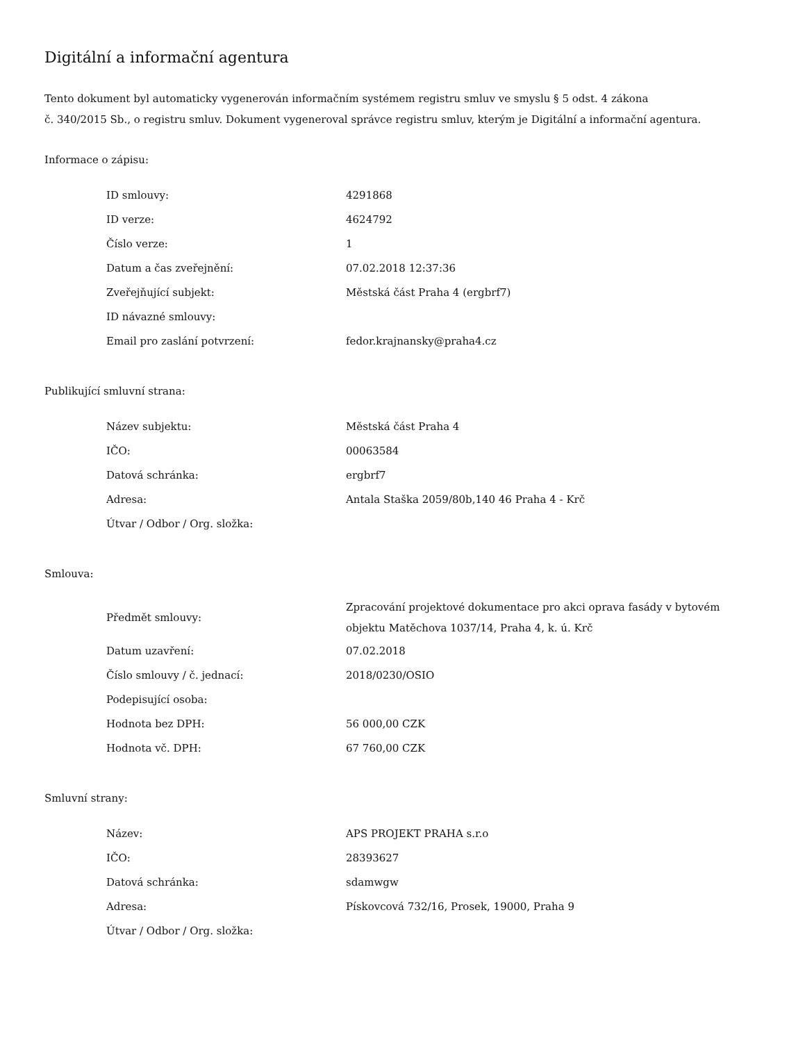Digitální a informační agentura
Tento dokument byl automaticky vygenerován informačním systémem registru smluv ve smyslu § 5 odst. 4 zákona
č. 340/2015 Sb., o registru smluv. Dokument vygeneroval správce registru smluv, kterým je Digitální a informační agentura.
Informace o zápisu:
| ID smlouvy: | 4291868 |
| ID verze: | 4624792 |
| Číslo verze: | 1 |
| Datum a čas zveřejnění: | 07.02.2018 12:37:36 |
| Zveřejňující subjekt: | Městská část Praha 4 (ergbrf7) |
| ID návazné smlouvy: | |
| Email pro zaslání potvrzení: | fedor.krajnansky@praha4.cz |
Publikující smluvní strana:
| Název subjektu: | Městská část Praha 4 |
| IČO: | 00063584 |
| Datová schránka: | ergbrf7 |
| Adresa: | Antala Staška 2059/80b,140 46 Praha 4 - Krč |
| Útvar / Odbor / Org. složka: | |
Smlouva:
| Předmět smlouvy: | Zpracování projektové dokumentace pro akci oprava fasády v bytovém objektu Matěchova 1037/14, Praha 4, k. ú. Krč |
| Datum uzavření: | 07.02.2018 |
| Číslo smlouvy / č. jednací: | 2018/0230/OSIO |
| Podepisující osoba: | |
| Hodnota bez DPH: | 56 000,00 CZK |
| Hodnota vč. DPH: | 67 760,00 CZK |
Smluvní strany:
| Název: | APS PROJEKT PRAHA s.r.o |
| IČO: | 28393627 |
| Datová schránka: | sdamwgw |
| Adresa: | Pískovcová 732/16, Prosek, 19000, Praha 9 |
| Útvar / Odbor / Org. složka: | |